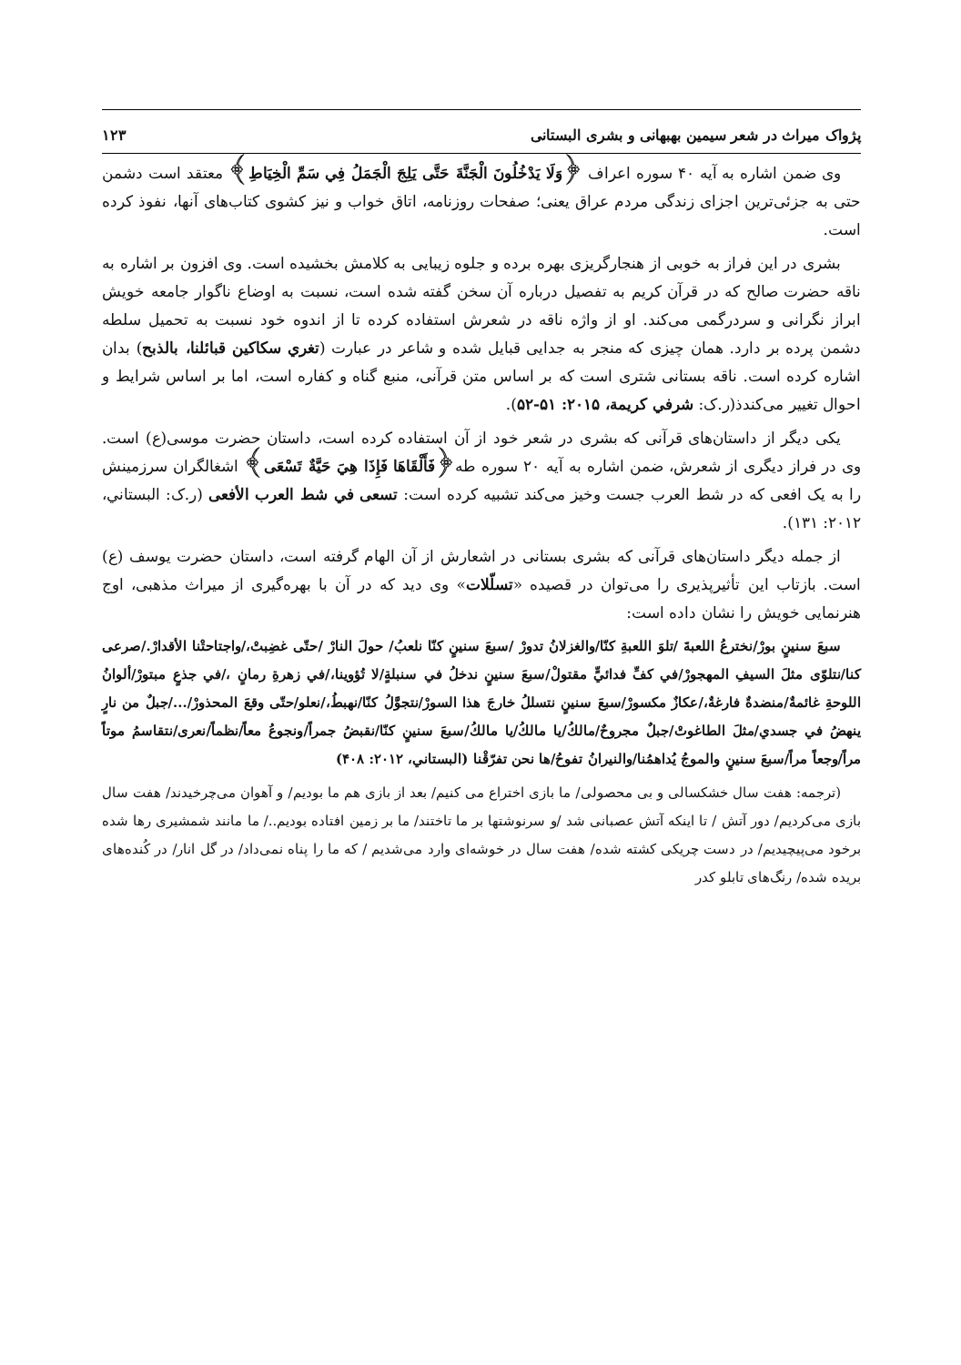پژواک میراث در شعر سیمین بهبهانی و بشری البستانی ۱۲۳
وی ضمن اشاره به آیه ۴۰ سوره اعراف ﴿وَلَا يَدْخُلُونَ الْجَنَّةَ حَتَّى يَلِجَ الْجَمَلُ فِي سَمِّ الْخِيَاطِ﴾ معتقد است دشمن حتی به جزئی‌ترین اجزای زندگی مردم عراق یعنی؛ صفحات روزنامه، اتاق خواب و نیز کشوی کتاب‌های آنها، نفوذ کرده است.
بشری در این فراز به خوبی از هنجارگریزی بهره برده و جلوه زیبایی به کلامش بخشیده است. وی افزون بر اشاره به ناقه حضرت صالح که در قرآن کریم به تفصیل درباره آن سخن گفته شده است، نسبت به اوضاع ناگوار جامعه خویش ابراز نگرانی و سردرگمی می‌کند. او از واژه ناقه در شعرش استفاده کرده تا از اندوه خود نسبت به تحمیل سلطه دشمن پرده بر دارد. همان چیزی که منجر به جدایی قبایل شده و شاعر در عبارت (تغري سكاكين قبائلنا، بالذبح) بدان اشاره کرده است. ناقه بستانی شتری است که بر اساس متن قرآنی، منبع گناه و کفاره است، اما بر اساس شرایط و احوال تغییر می‌کندذ(ر.ک: شرفي كريمة، ۲۰۱۵: ۵۱-۵۲).
یکی دیگر از داستان‌های قرآنی که بشری در شعر خود از آن استفاده کرده است، داستان حضرت موسی(ع) است. وی در فراز دیگری از شعرش، ضمن اشاره به آیه ۲۰ سوره طه﴿فَأَلْقَاهَا فَإِذَا هِيَ حَيَّةٌ تَسْعَى﴾ اشغالگران سرزمینش را به یک افعی که در شط العرب جست وخیز می‌کند تشبیه کرده است: تسعى في شط العرب الأفعى (ر.ک: البستاني، ۲۰۱۲: ۱۳۱).
از جمله دیگر داستان‌های قرآنی که بشری بستانی در اشعارش از آن الهام گرفته است، داستان حضرت یوسف (ع) است. بازتاب این تأثیرپذیری را می‌توان در قصیده «تسلّلات» وی دید که در آن با بهره‌گیری از میراث مذهبی، اوج هنرنمایی خویش را نشان داده است:
سبعَ سنينٍ بورْ/نخترعُ اللعبةَ /تلوَ اللعبةِ كنّا/والغزلانُ تدورْ /سبعَ سنينٍ كنّا نلعبُ/ حولَ النارْ /حتّى غضِبتْ،/واجتاحتْنا الأقدارْ./صرعى كنا/نتلوّى مثلَ السيفِ المهجورْ/في كفِّ فدائيٍّ مقتولْ/سبعَ سنينٍ ندخلُ في سنبلةٍ/لا تُؤوينا،/في زهرةِ رمانٍ ،/في جذعٍ مبتورْ/ألوانُ اللوحةِ غائمةٌ/منضدةٌ فارغةٌ،/عكازٌ مكسورْ/سبعَ سنينٍ نتسللُ خارجَ هذا السورْ/نتجوَّلُ كنّا/نهبطُ،/نعلو/حتّى وقعَ المحذورْ/.../جبلٌ من نارٍ ينهضُ في جسدي/مثلَ الطاغوتْ/جبلٌ مجروحٌ/مالكُ/يا مالكُ/يا مالكُ/سبعَ سنينٍ كنّا/نقبضُ جمراً/ونجوعُ معاً/نظماً/نعرى/نتقاسمُ موتاً مراً/وجعاً مراً/سبعَ سنينٍ والموجُ يُداهمُنا/والنيرانُ تفوحُ/ها نحن تفرّقْنا (البستاني، ۲۰۱۲: ۴۰۸)
(ترجمه: هفت سال خشکسالی و بی محصولی/ ما بازی اختراع می کنیم/ بعد از بازی هم ما بودیم/ و آهوان می‌چرخیدند/ هفت سال بازی می‌کردیم/ دور آتش / تا اینکه آتش عصبانی شد /و سرنوشتها بر ما تاختند/ ما بر زمین افتاده بودیم../ ما مانند شمشیری رها شده برخود می‌پیچیدیم/ در دست چریکی کشته شده/ هفت سال در خوشه‌ای وارد می‌شدیم / که ما را پناه نمی‌داد/ در گل انار/ در کُنده‌های بریده شده/ رنگ‌های تابلو کدر